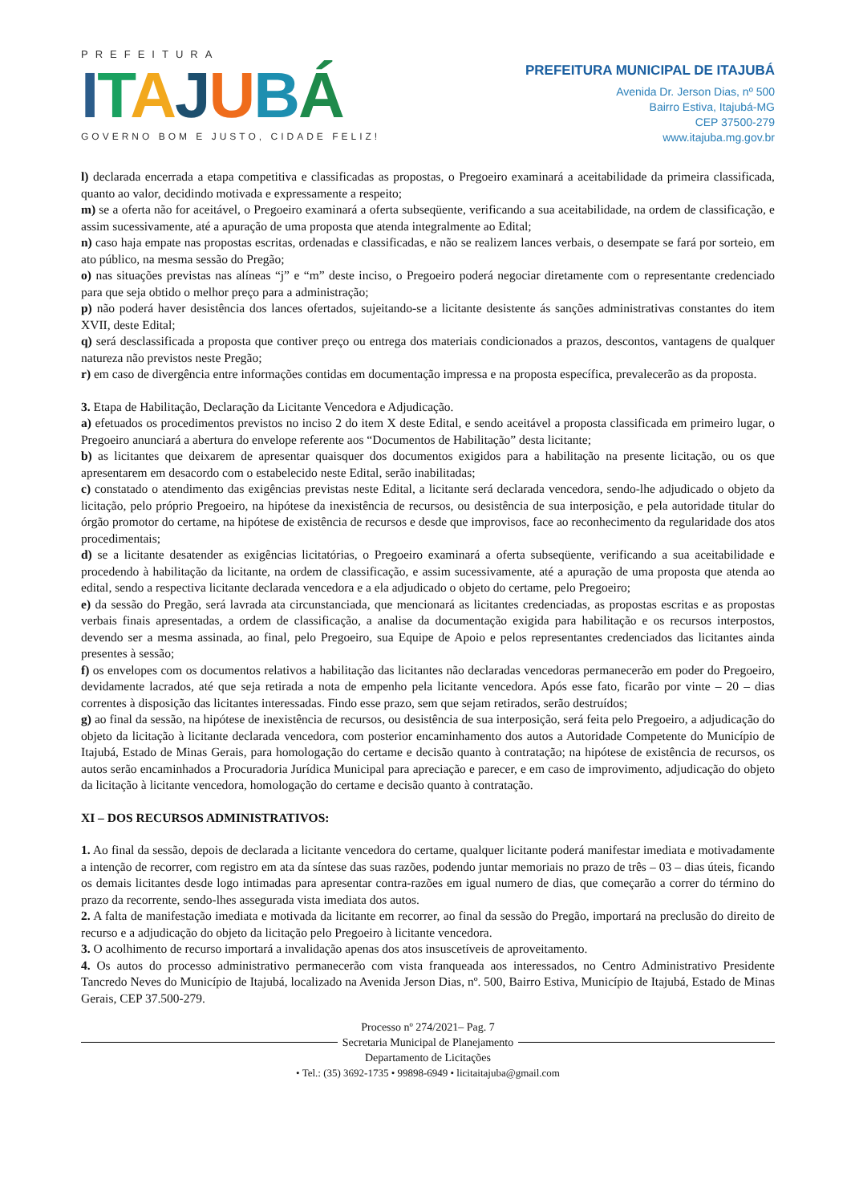PREFEITURA
ITAJUBÁ
GOVERNO BOM E JUSTO, CIDADE FELIZ!
PREFEITURA MUNICIPAL DE ITAJUBÁ
Avenida Dr. Jerson Dias, nº 500
Bairro Estiva, Itajubá-MG
CEP 37500-279
www.itajuba.mg.gov.br
l) declarada encerrada a etapa competitiva e classificadas as propostas, o Pregoeiro examinará a aceitabilidade da primeira classificada, quanto ao valor, decidindo motivada e expressamente a respeito;
m) se a oferta não for aceitável, o Pregoeiro examinará a oferta subseqüente, verificando a sua aceitabilidade, na ordem de classificação, e assim sucessivamente, até a apuração de uma proposta que atenda integralmente ao Edital;
n) caso haja empate nas propostas escritas, ordenadas e classificadas, e não se realizem lances verbais, o desempate se fará por sorteio, em ato público, na mesma sessão do Pregão;
o) nas situações previstas nas alíneas “j” e “m” deste inciso, o Pregoeiro poderá negociar diretamente com o representante credenciado para que seja obtido o melhor preço para a administração;
p) não poderá haver desistência dos lances ofertados, sujeitando-se a licitante desistente ás sanções administrativas constantes do item XVII, deste Edital;
q) será desclassificada a proposta que contiver preço ou entrega dos materiais condicionados a prazos, descontos, vantagens de qualquer natureza não previstos neste Pregão;
r) em caso de divergência entre informações contidas em documentação impressa e na proposta específica, prevalecerão as da proposta.
3. Etapa de Habilitação, Declaração da Licitante Vencedora e Adjudicação.
a) efetuados os procedimentos previstos no inciso 2 do item X deste Edital, e sendo aceitável a proposta classificada em primeiro lugar, o Pregoeiro anunciará a abertura do envelope referente aos “Documentos de Habilitação” desta licitante;
b) as licitantes que deixarem de apresentar quaisquer dos documentos exigidos para a habilitação na presente licitação, ou os que apresentarem em desacordo com o estabelecido neste Edital, serão inabilitadas;
c) constatado o atendimento das exigências previstas neste Edital, a licitante será declarada vencedora, sendo-lhe adjudicado o objeto da licitação, pelo próprio Pregoeiro, na hipótese da inexistência de recursos, ou desistência de sua interposição, e pela autoridade titular do órgão promotor do certame, na hipótese de existência de recursos e desde que improvisos, face ao reconhecimento da regularidade dos atos procedimentais;
d) se a licitante desatender as exigências licitatórias, o Pregoeiro examinará a oferta subseqüente, verificando a sua aceitabilidade e procedendo à habilitação da licitante, na ordem de classificação, e assim sucessivamente, até a apuração de uma proposta que atenda ao edital, sendo a respectiva licitante declarada vencedora e a ela adjudicado o objeto do certame, pelo Pregoeiro;
e) da sessão do Pregão, será lavrada ata circunstanciada, que mencionará as licitantes credenciadas, as propostas escritas e as propostas verbais finais apresentadas, a ordem de classificação, a analise da documentação exigida para habilitação e os recursos interpostos, devendo ser a mesma assinada, ao final, pelo Pregoeiro, sua Equipe de Apoio e pelos representantes credenciados das licitantes ainda presentes à sessão;
f) os envelopes com os documentos relativos a habilitação das licitantes não declaradas vencedoras permanecerão em poder do Pregoeiro, devidamente lacrados, até que seja retirada a nota de empenho pela licitante vencedora. Após esse fato, ficarão por vinte – 20 – dias correntes à disposição das licitantes interessadas. Findo esse prazo, sem que sejam retirados, serão destruídos;
g) ao final da sessão, na hipótese de inexistência de recursos, ou desistência de sua interposição, será feita pelo Pregoeiro, a adjudicação do objeto da licitação à licitante declarada vencedora, com posterior encaminhamento dos autos a Autoridade Competente do Município de Itajubá, Estado de Minas Gerais, para homologação do certame e decisão quanto à contratação; na hipótese de existência de recursos, os autos serão encaminhados a Procuradoria Jurídica Municipal para apreciação e parecer, e em caso de improvimento, adjudicação do objeto da licitação à licitante vencedora, homologação do certame e decisão quanto à contratação.
XI – DOS RECURSOS ADMINISTRATIVOS:
1. Ao final da sessão, depois de declarada a licitante vencedora do certame, qualquer licitante poderá manifestar imediata e motivadamente a intenção de recorrer, com registro em ata da síntese das suas razões, podendo juntar memoriais no prazo de três – 03 – dias úteis, ficando os demais licitantes desde logo intimadas para apresentar contra-razões em igual numero de dias, que começarão a correr do término do prazo da recorrente, sendo-lhes assegurada vista imediata dos autos.
2. A falta de manifestação imediata e motivada da licitante em recorrer, ao final da sessão do Pregão, importará na preclusão do direito de recurso e a adjudicação do objeto da licitação pelo Pregoeiro à licitante vencedora.
3. O acolhimento de recurso importará a invalidação apenas dos atos insuscetíveis de aproveitamento.
4. Os autos do processo administrativo permanecerão com vista franqueada aos interessados, no Centro Administrativo Presidente Tancredo Neves do Município de Itajubá, localizado na Avenida Jerson Dias, nº. 500, Bairro Estiva, Município de Itajubá, Estado de Minas Gerais, CEP 37.500-279.
Processo nº 274/2021– Pag. 7
Secretaria Municipal de Planejamento
Departamento de Licitações
• Tel.: (35) 3692-1735 • 99898-6949 • licitaitajuba@gmail.com